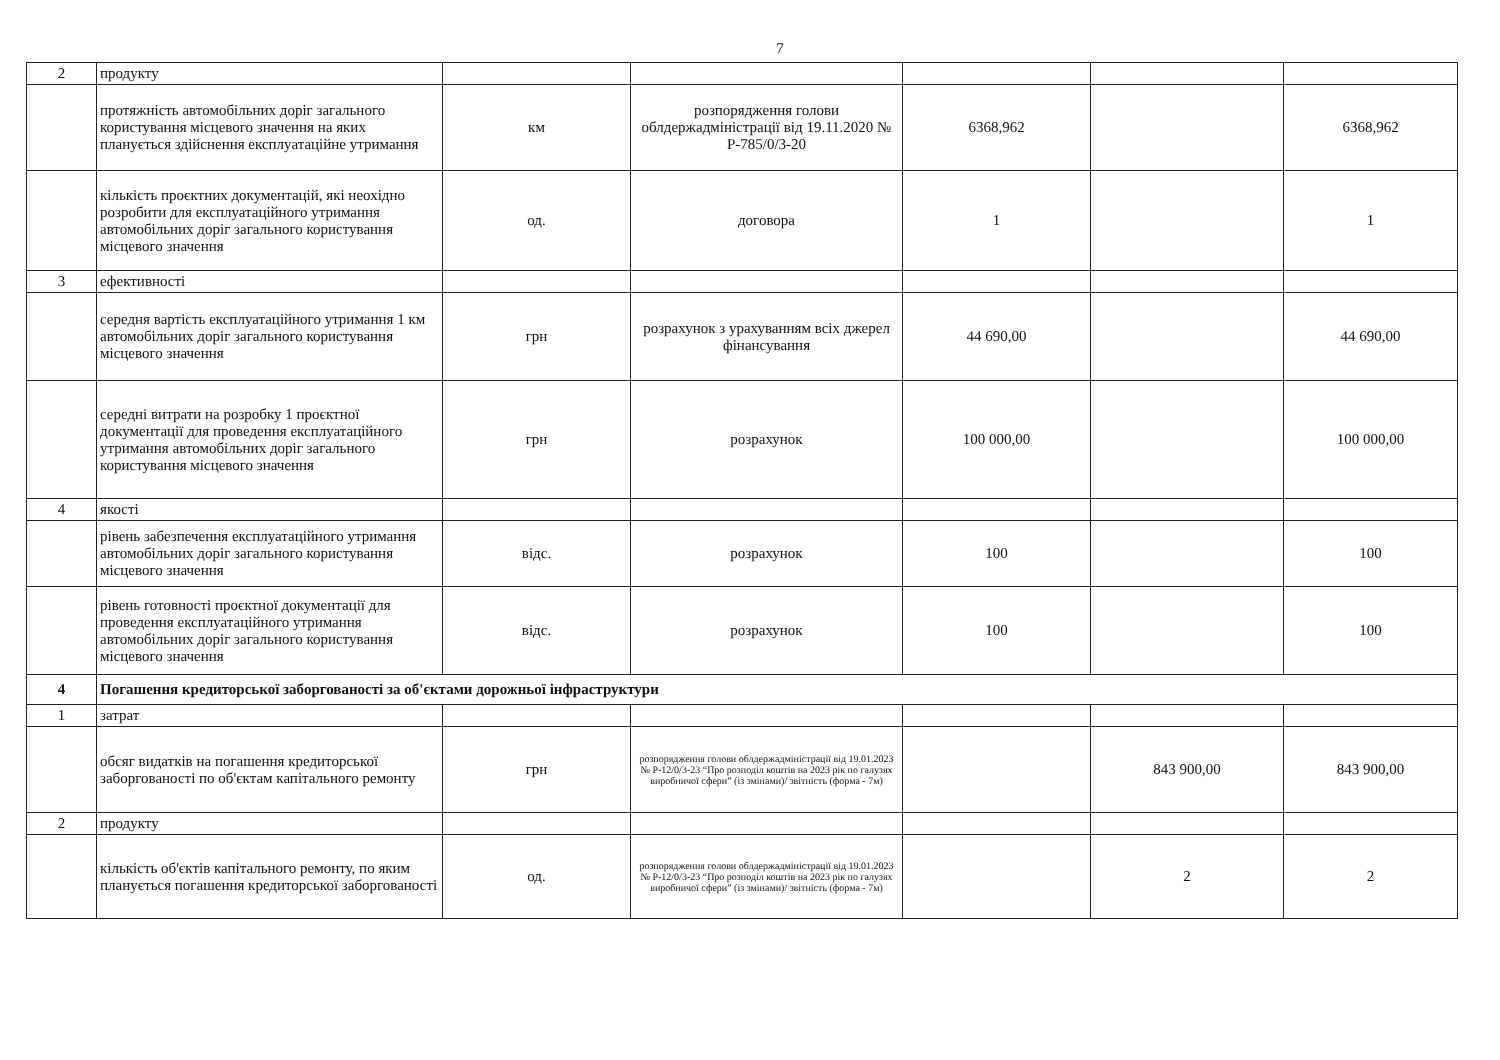7
| 2 | продукту | | | | | |
| | протяжність автомобільних доріг загального користування місцевого значення на яких планується здійснення експлуатаційне утримання | км | розпорядження голови облдержадміністрації від 19.11.2020 № Р-785/0/3-20 | 6368,962 | | 6368,962 |
| | кількість проєктних документацій, які неохідно розробити для експлуатаційного утримання автомобільних доріг загального користування місцевого значення | од. | договора | 1 | | 1 |
| 3 | ефективності | | | | | |
| | середня вартість експлуатаційного утримання 1 км автомобільних доріг загального користування місцевого значення | грн | розрахунок з урахуванням всіх джерел фінансування | 44 690,00 | | 44 690,00 |
| | середні витрати на розробку 1 проєктної документації для проведення експлуатаційного утримання автомобільних доріг загального користування місцевого значення | грн | розрахунок | 100 000,00 | | 100 000,00 |
| 4 | якості | | | | | |
| | рівень забезпечення експлуатаційного утримання автомобільних доріг загального користування місцевого значення | відс. | розрахунок | 100 | | 100 |
| | рівень готовності проєктної документації для проведення експлуатаційного утримання автомобільних доріг загального користування місцевого значення | відс. | розрахунок | 100 | | 100 |
| 4 | Погашення кредиторської заборгованості за об'єктами дорожньої інфраструктури | | | | | |
| 1 | затрат | | | | | |
| | обсяг видатків на погашення кредиторської заборгованості по об'єктам капітального ремонту | грн | розпорядження голови облдержадміністрації від 19.01.2023 № Р-12/0/3-23 “Про розподіл коштів на 2023 рік по галузях виробничої сфери” (із змінами)/ звітність (форма - 7м) | | 843 900,00 | 843 900,00 |
| 2 | продукту | | | | | |
| | кількість об'єктів капітального ремонту, по яким планується погашення кредиторської заборгованості | од. | розпорядження голови облдержадміністрації від 19.01.2023 № Р-12/0/3-23 “Про розподіл коштів на 2023 рік по галузях виробничої сфери” (із змінами)/ звітність (форма - 7м) | | 2 | 2 |